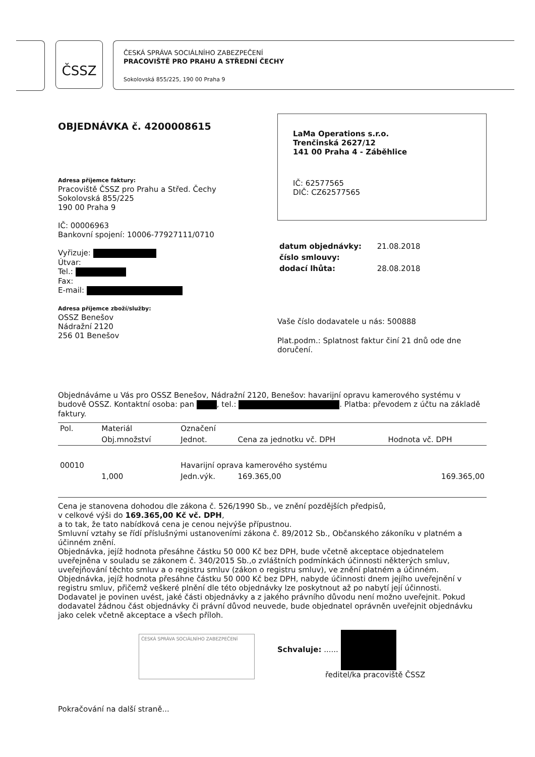ČSSZ
ČESKÁ SPRÁVA SOCIÁLNÍHO ZABEZPEČENÍ
PRACOVIŠTĚ PRO PRAHU A STŘEDNÍ ČECHY
Sokolovská 855/225, 190 00 Praha 9
OBJEDNÁVKA č. 4200008615
Adresa příjemce faktury:
Pracoviště ČSSZ pro Prahu a Střed. Čechy
Sokolovská 855/225
190 00 Praha 9
IČ: 00006963
Bankovní spojení: 10006-77927111/0710
Vyřizuje:
Útvar:
Tel.:
Fax:
E-mail:
Adresa příjemce zboží/služby:
OSSZ Benešov
Nádražní 2120
256 01 Benešov
LaMa Operations s.r.o.
Trenčinská 2627/12
141 00 Praha 4 - Záběhlice
IČ: 62577565
DIČ: CZ62577565
| datum objednávky: | 21.08.2018 |
| číslo smlouvy: | |
| dodací lhůta: | 28.08.2018 |
Vaše číslo dodavatele u nás: 500888
Plat.podm.: Splatnost faktur činí 21 dnů ode dne doručení.
Objednáváme u Vás pro OSSZ Benešov, Nádražní 2120, Benešov: havarijní opravu kamerového systému v budově OSSZ. Kontaktní osoba: pan , tel.: . Platba: převodem z účtu na základě faktury.
| Pol. | Materiál | Označení | | |
| --- | --- | --- | --- | --- |
| | Obj.množství | Jednot. | Cena za jednotku vč. DPH | Hodnota vč. DPH |
| 00010 | | Havarijní oprava kamerového systému | | |
| | 1,000 | Jedn.výk. | 169.365,00 | 169.365,00 |
Cena je stanovena dohodou dle zákona č. 526/1990 Sb., ve znění pozdějších předpisů,
v celkové výši do 169.365,00 Kč vč. DPH,
a to tak, že tato nabídková cena je cenou nejvýše přípustnou.
Smluvní vztahy se řídí příslušnými ustanoveními zákona č. 89/2012 Sb., Občanského zákoníku v platném a účinném znění.
Objednávka, jejíž hodnota přesáhne částku 50 000 Kč bez DPH, bude včetně akceptace objednatelem uveřejněna v souladu se zákonem č. 340/2015 Sb.,o zvláštních podmínkách účinnosti některých smluv, uveřejňování těchto smluv a o registru smluv (zákon o registru smluv), ve znění platném a účinném.
Objednávka, jejíž hodnota přesáhne částku 50 000 Kč bez DPH, nabyde účinnosti dnem jejího uveřejnění v registru smluv, přičemž veškeré plnění dle této objednávky lze poskytnout až po nabytí její účinnosti.
Dodavatel je povinen uvést, jaké části objednávky a z jakého právního důvodu není možno uveřejnit. Pokud dodavatel žádnou část objednávky či právní důvod neuvede, bude objednatel oprávněn uveřejnit objednávku jako celek včetně akceptace a všech příloh.
ČESKÁ SPRÁVA SOCIÁLNÍHO ZABEZPEČENÍ
Schvaluje: ......
ředitel/ka pracoviště ČSSZ
Pokračování na další straně...